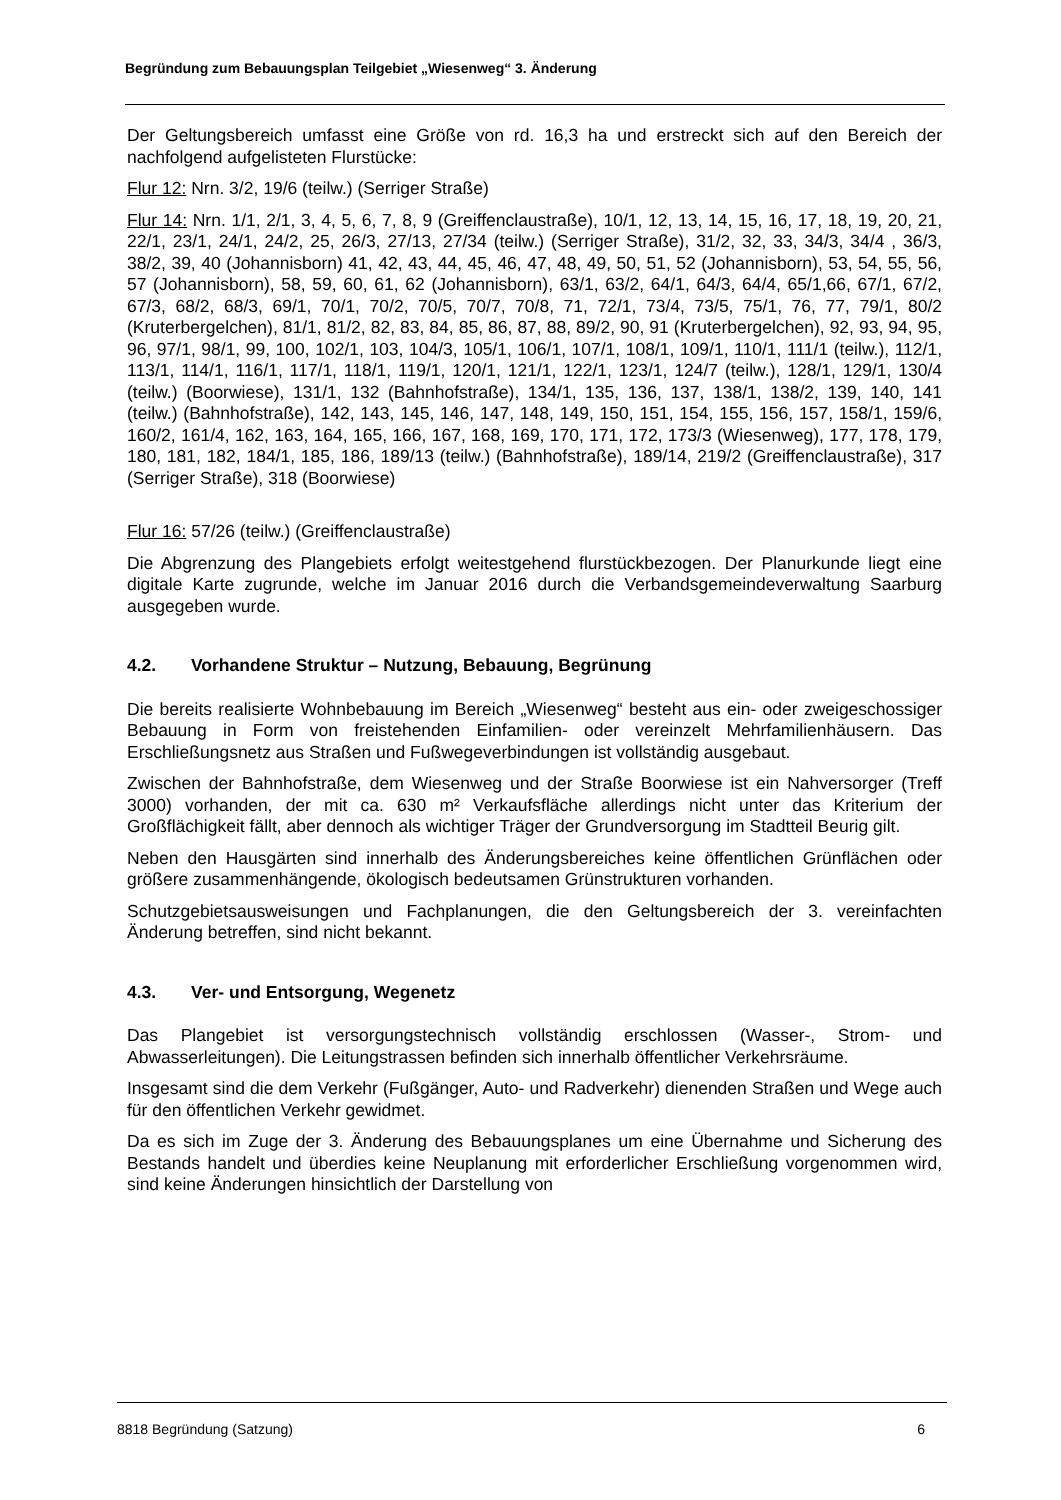Begründung zum Bebauungsplan Teilgebiet „Wiesenweg“ 3. Änderung
Der Geltungsbereich umfasst eine Größe von rd. 16,3 ha und erstreckt sich auf den Bereich der nachfolgend aufgelisteten Flurstücke:
Flur 12: Nrn. 3/2, 19/6 (teilw.) (Serriger Straße)
Flur 14: Nrn. 1/1, 2/1, 3, 4, 5, 6, 7, 8, 9 (Greiffenclaustraße), 10/1, 12, 13, 14, 15, 16, 17, 18, 19, 20, 21, 22/1, 23/1, 24/1, 24/2, 25, 26/3, 27/13, 27/34 (teilw.) (Serriger Straße), 31/2, 32, 33, 34/3, 34/4 , 36/3, 38/2, 39, 40 (Johannisborn) 41, 42, 43, 44, 45, 46, 47, 48, 49, 50, 51, 52 (Johannisborn), 53, 54, 55, 56, 57 (Johannisborn), 58, 59, 60, 61, 62 (Johannisborn), 63/1, 63/2, 64/1, 64/3, 64/4, 65/1,66, 67/1, 67/2, 67/3, 68/2, 68/3, 69/1, 70/1, 70/2, 70/5, 70/7, 70/8, 71, 72/1, 73/4, 73/5, 75/1, 76, 77, 79/1, 80/2 (Kruterbergelchen), 81/1, 81/2, 82, 83, 84, 85, 86, 87, 88, 89/2, 90, 91 (Kruterbergelchen), 92, 93, 94, 95, 96, 97/1, 98/1, 99, 100, 102/1, 103, 104/3, 105/1, 106/1, 107/1, 108/1, 109/1, 110/1, 111/1 (teilw.), 112/1, 113/1, 114/1, 116/1, 117/1, 118/1, 119/1, 120/1, 121/1, 122/1, 123/1, 124/7 (teilw.), 128/1, 129/1, 130/4 (teilw.) (Boorwiese), 131/1, 132 (Bahnhofstraße), 134/1, 135, 136, 137, 138/1, 138/2, 139, 140, 141 (teilw.) (Bahnhofstraße), 142, 143, 145, 146, 147, 148, 149, 150, 151, 154, 155, 156, 157, 158/1, 159/6, 160/2, 161/4, 162, 163, 164, 165, 166, 167, 168, 169, 170, 171, 172, 173/3 (Wiesenweg), 177, 178, 179, 180, 181, 182, 184/1, 185, 186, 189/13 (teilw.) (Bahnhofstraße), 189/14, 219/2 (Greiffenclaustraße), 317 (Serriger Straße), 318 (Boorwiese)
Flur 16: 57/26 (teilw.) (Greiffenclaustraße)
Die Abgrenzung des Plangebiets erfolgt weitestgehend flurstückbezogen. Der Planurkunde liegt eine digitale Karte zugrunde, welche im Januar 2016 durch die Verbandsgemeindeverwaltung Saarburg ausgegeben wurde.
4.2. Vorhandene Struktur – Nutzung, Bebauung, Begrünung
Die bereits realisierte Wohnbebauung im Bereich „Wiesenweg“ besteht aus ein- oder zweigeschossiger Bebauung in Form von freistehenden Einfamilien- oder vereinzelt Mehrfamilienhäusern. Das Erschließungsnetz aus Straßen und Fußwegeverbindungen ist vollständig ausgebaut.
Zwischen der Bahnhofstraße, dem Wiesenweg und der Straße Boorwiese ist ein Nahversorger (Treff 3000) vorhanden, der mit ca. 630 m² Verkaufsfläche allerdings nicht unter das Kriterium der Großflächigkeit fällt, aber dennoch als wichtiger Träger der Grundversorgung im Stadtteil Beurig gilt.
Neben den Hausgärten sind innerhalb des Änderungsbereiches keine öffentlichen Grünflächen oder größere zusammenhängende, ökologisch bedeutsamen Grünstrukturen vorhanden.
Schutzgebietsausweisungen und Fachplanungen, die den Geltungsbereich der 3. vereinfachten Änderung betreffen, sind nicht bekannt.
4.3. Ver- und Entsorgung, Wegenetz
Das Plangebiet ist versorgungstechnisch vollständig erschlossen (Wasser-, Strom- und Abwasserleitungen). Die Leitungstrassen befinden sich innerhalb öffentlicher Verkehrsräume.
Insgesamt sind die dem Verkehr (Fußgänger, Auto- und Radverkehr) dienenden Straßen und Wege auch für den öffentlichen Verkehr gewidmet.
Da es sich im Zuge der 3. Änderung des Bebauungsplanes um eine Übernahme und Sicherung des Bestands handelt und überdies keine Neuplanung mit erforderlicher Erschließung vorgenommen wird, sind keine Änderungen hinsichtlich der Darstellung von
8818 Begründung (Satzung) 6